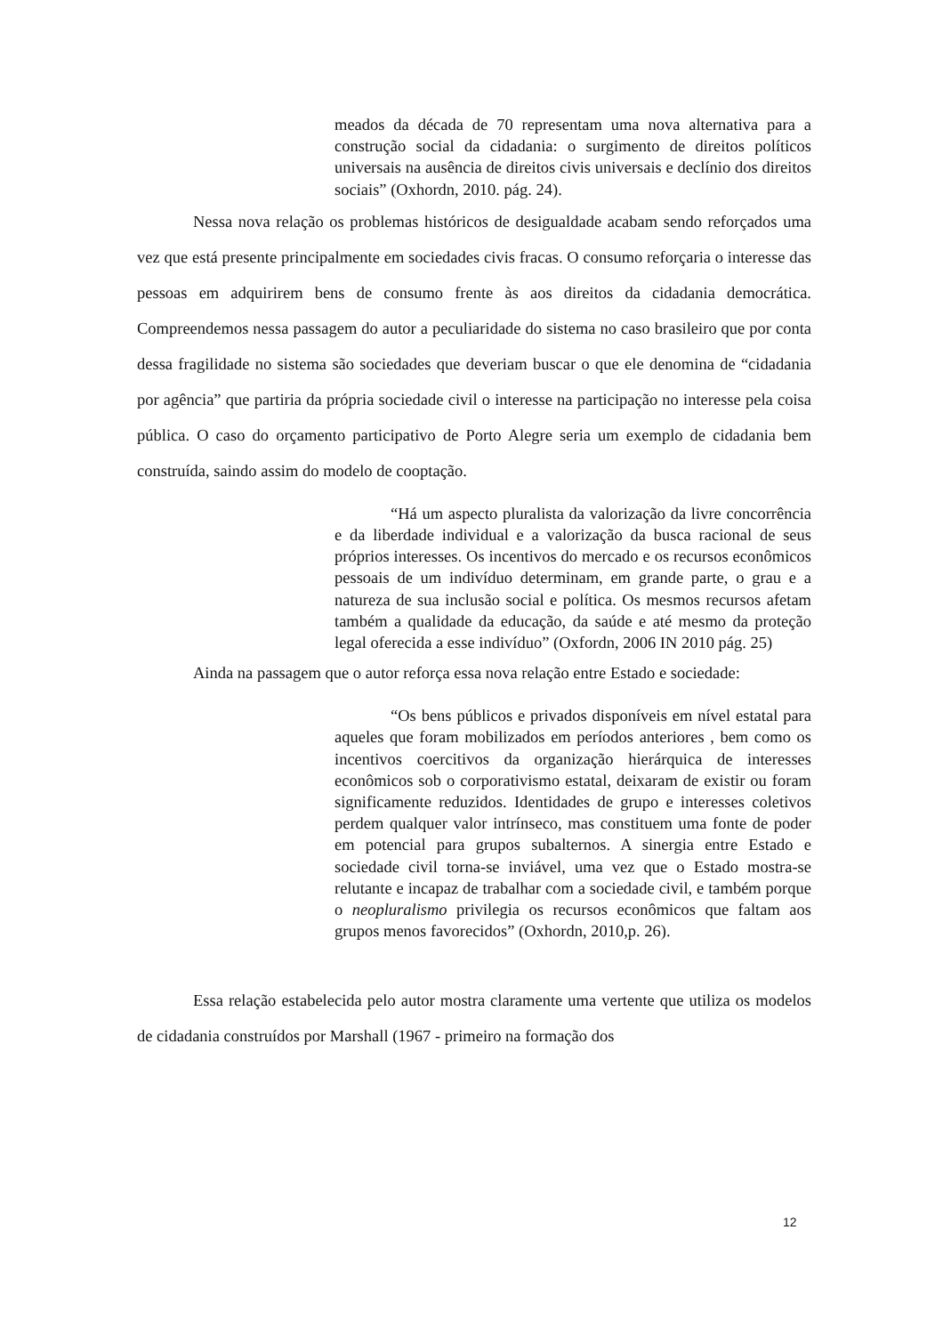meados da década de 70 representam uma nova alternativa para a construção social da cidadania: o surgimento de direitos políticos universais na ausência de direitos civis universais e declínio dos direitos sociais” (Oxhordn, 2010. pág. 24).
Nessa nova relação os problemas históricos de desigualdade acabam sendo reforçados uma vez que está presente principalmente em sociedades civis fracas. O consumo reforçaria o interesse das pessoas em adquirirem bens de consumo frente às aos direitos da cidadania democrática. Compreendemos nessa passagem do autor a peculiaridade do sistema no caso brasileiro que por conta dessa fragilidade no sistema são sociedades que deveriam buscar o que ele denomina de “cidadania por agência” que partiria da própria sociedade civil o interesse na participação no interesse pela coisa pública. O caso do orçamento participativo de Porto Alegre seria um exemplo de cidadania bem construída, saindo assim do modelo de cooptação.
“Há um aspecto pluralista da valorização da livre concorrência e da liberdade individual e a valorização da busca racional de seus próprios interesses. Os incentivos do mercado e os recursos econômicos pessoais de um indivíduo determinam, em grande parte, o grau e a natureza de sua inclusão social e política. Os mesmos recursos afetam também a qualidade da educação, da saúde e até mesmo da proteção legal oferecida a esse indivíduo” (Oxfordn, 2006 IN 2010 pág. 25)
Ainda na passagem que o autor reforça essa nova relação entre Estado e sociedade:
“Os bens públicos e privados disponíveis em nível estatal para aqueles que foram mobilizados em períodos anteriores , bem como os incentivos coercitivos da organização hierárquica de interesses econômicos sob o corporativismo estatal, deixaram de existir ou foram significamente reduzidos. Identidades de grupo e interesses coletivos perdem qualquer valor intrínseco, mas constituem uma fonte de poder em potencial para grupos subalternos. A sinergia entre Estado e sociedade civil torna-se inviável, uma vez que o Estado mostra-se relutante e incapaz de trabalhar com a sociedade civil, e também porque o neopluralismo privilegia os recursos econômicos que faltam aos grupos menos favorecidos” (Oxhordn, 2010,p. 26).
Essa relação estabelecida pelo autor mostra claramente uma vertente que utiliza os modelos de cidadania construídos por Marshall (1967 - primeiro na formação dos
12